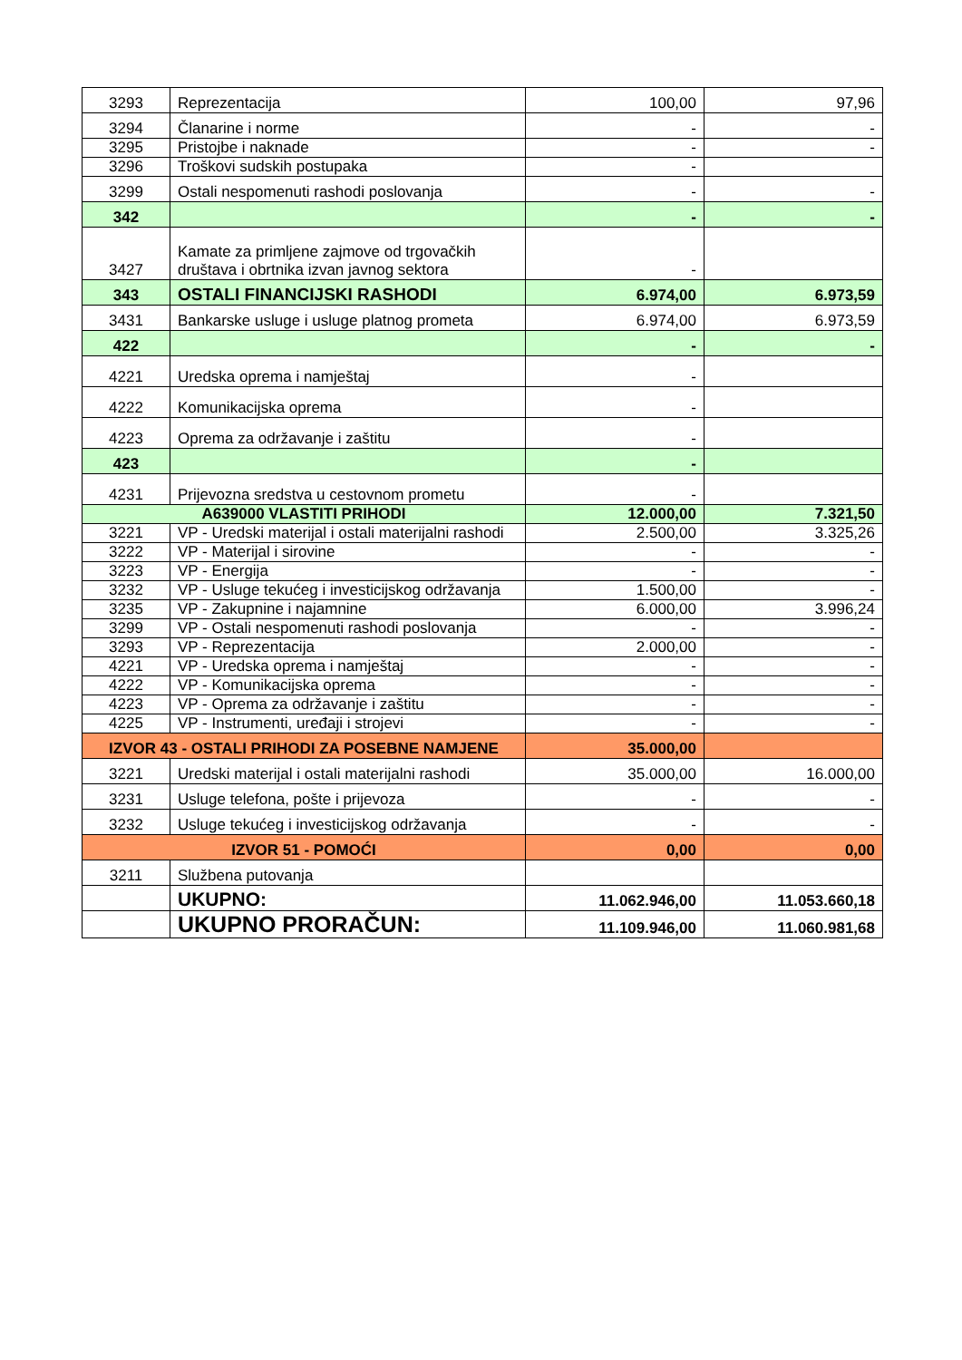| 3293 | Reprezentacija | 100,00 | 97,96 |
| 3294 | Članarine i norme | - | - |
| 3295 | Pristojbe i naknade | - | - |
| 3296 | Troškovi sudskih postupaka | - | |
| 3299 | Ostali nespomenuti rashodi poslovanja | - | - |
| 342 | | - | - |
| 3427 | Kamate za primljene zajmove od trgovačkih društava i obrtnika izvan javnog sektora | - | |
| 343 | OSTALI FINANCIJSKI RASHODI | 6.974,00 | 6.973,59 |
| 3431 | Bankarske usluge i usluge platnog prometa | 6.974,00 | 6.973,59 |
| 422 | | - | - |
| 4221 | Uredska oprema i namještaj | - | |
| 4222 | Komunikacijska oprema | - | |
| 4223 | Oprema za održavanje i zaštitu | - | |
| 423 | | - | |
| 4231 | Prijevozna sredstva u cestovnom prometu | - | |
| A639000 VLASTITI PRIHODI | | 12.000,00 | 7.321,50 |
| 3221 | VP - Uredski materijal i ostali materijalni rashodi | 2.500,00 | 3.325,26 |
| 3222 | VP - Materijal i sirovine | - | - |
| 3223 | VP - Energija | - | - |
| 3232 | VP - Usluge tekućeg i investicijskog održavanja | 1.500,00 | - |
| 3235 | VP - Zakupnine i najamnine | 6.000,00 | 3.996,24 |
| 3299 | VP - Ostali nespomenuti rashodi poslovanja | - | - |
| 3293 | VP - Reprezentacija | 2.000,00 | - |
| 4221 | VP - Uredska oprema i namještaj | - | - |
| 4222 | VP - Komunikacijska oprema | - | - |
| 4223 | VP - Oprema za održavanje i zaštitu | - | - |
| 4225 | VP - Instrumenti, uređaji i strojevi | - | - |
| IZVOR 43 - OSTALI PRIHODI ZA POSEBNE NAMJENE | | 35.000,00 | |
| 3221 | Uredski materijal i ostali materijalni rashodi | 35.000,00 | 16.000,00 |
| 3231 | Usluge telefona, pošte i prijevoza | - | - |
| 3232 | Usluge tekućeg i investicijskog održavanja | - | - |
| IZVOR 51 - POMOĆI | | 0,00 | 0,00 |
| 3211 | Službena putovanja | | |
| | UKUPNO: | 11.062.946,00 | 11.053.660,18 |
| | UKUPNO PRORAČUN: | 11.109.946,00 | 11.060.981,68 |